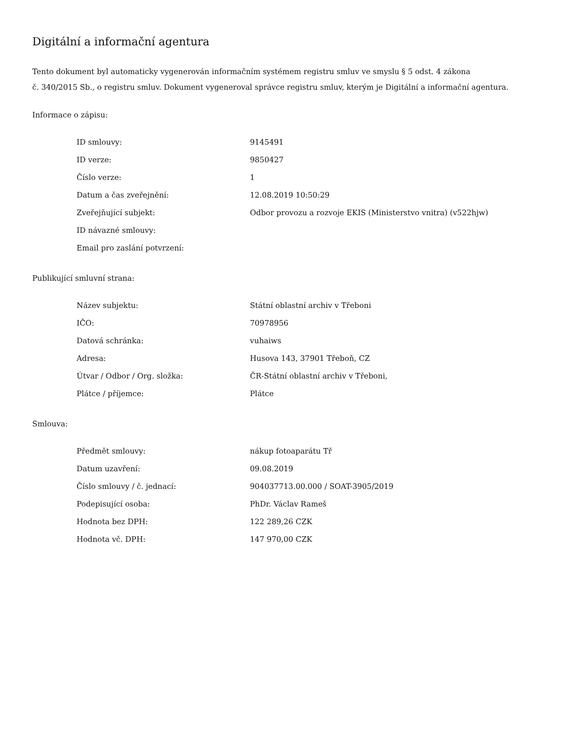Digitální a informační agentura
Tento dokument byl automaticky vygenerován informačním systémem registru smluv ve smyslu § 5 odst. 4 zákona
č. 340/2015 Sb., o registru smluv. Dokument vygeneroval správce registru smluv, kterým je Digitální a informační agentura.
Informace o zápisu:
| ID smlouvy: | 9145491 |
| ID verze: | 9850427 |
| Číslo verze: | 1 |
| Datum a čas zveřejnění: | 12.08.2019 10:50:29 |
| Zveřejňující subjekt: | Odbor provozu a rozvoje EKIS (Ministerstvo vnitra) (v522hjw) |
| ID návazné smlouvy: | |
| Email pro zaslání potvrzení: | |
Publikující smluvní strana:
| Název subjektu: | Státní oblastní archiv v Třeboni |
| IČO: | 70978956 |
| Datová schránka: | vuhaiws |
| Adresa: | Husova 143, 37901 Třeboň, CZ |
| Útvar / Odbor / Org. složka: | ČR-Státní oblastní archiv v Třeboni, |
| Plátce / příjemce: | Plátce |
Smlouva:
| Předmět smlouvy: | nákup fotoaparátu Tř |
| Datum uzavření: | 09.08.2019 |
| Číslo smlouvy / č. jednací: | 904037713.00.000 / SOAT-3905/2019 |
| Podepisující osoba: | PhDr. Václav Rameš |
| Hodnota bez DPH: | 122 289,26 CZK |
| Hodnota vč. DPH: | 147 970,00 CZK |